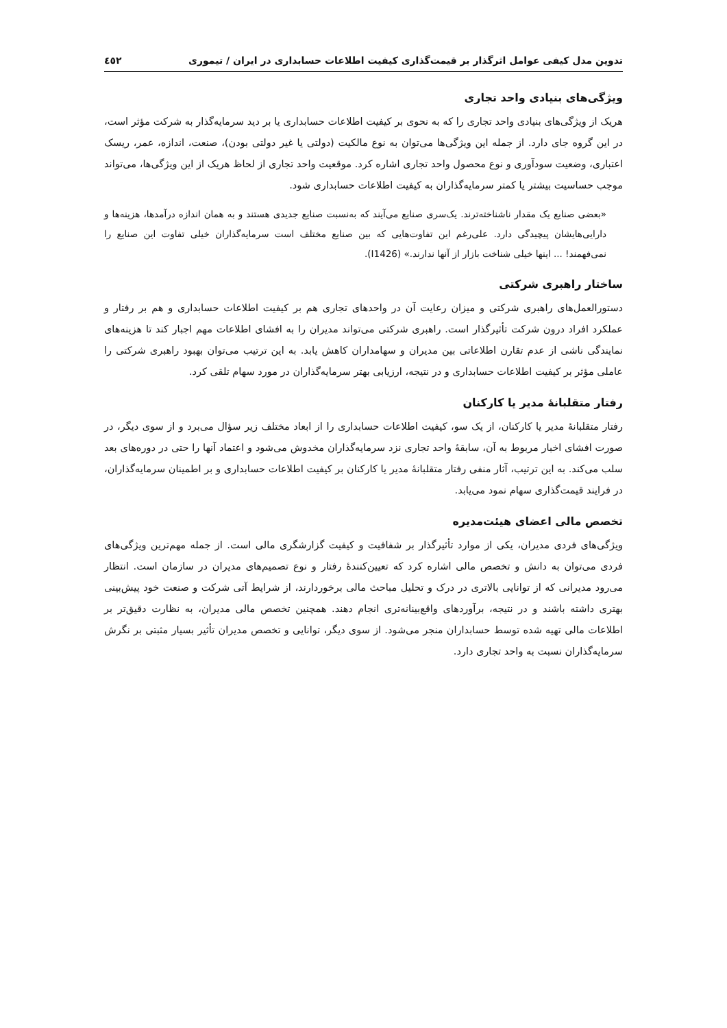تدوین مدل کیفی عوامل اثرگذار بر قیمت‌گذاری کیفیت اطلاعات حسابداری در ایران / تیموری ٤٥٢
ویژگی‌های بنیادی واحد تجاری
هریک از ویژگی‌های بنیادی واحد تجاری را که به نحوی بر کیفیت اطلاعات حسابداری یا بر دید سرمایه‌گذار به شرکت مؤثر است، در این گروه جای دارد. از جمله این ویژگی‌ها می‌توان به نوع مالکیت (دولتی یا غیر دولتی بودن)، صنعت، اندازه، عمر، ریسک اعتباری، وضعیت سودآوری و نوع محصول واحد تجاری اشاره کرد. موقعیت واحد تجاری از لحاظ هریک از این ویژگی‌ها، می‌تواند موجب حساسیت بیشتر یا کمتر سرمایه‌گذاران به کیفیت اطلاعات حسابداری شود.
«بعضی صنایع یک مقدار ناشناخته‌ترند. یک‌سری صنایع می‌آیند که به‌نسبت صنایع جدیدی هستند و به همان اندازه درآمدها، هزینه‌ها و دارایی‌هایشان پیچیدگی دارد. علی‌رغم این تفاوت‌هایی که بین صنایع مختلف است سرمایه‌گذاران خیلی تفاوت این صنایع را نمی‌فهمند! ... اینها خیلی شناخت بازار از آنها ندارند.» (I1426).
ساختار راهبری شرکتی
دستورالعمل‌های راهبری شرکتی و میزان رعایت آن در واحدهای تجاری هم بر کیفیت اطلاعات حسابداری و هم بر رفتار و عملکرد افراد درون شرکت تأثیرگذار است. راهبری شرکتی می‌تواند مدیران را به افشای اطلاعات مهم اجبار کند تا هزینه‌های نمایندگی ناشی از عدم تقارن اطلاعاتی بین مدیران و سهامداران کاهش یابد. به این ترتیب می‌توان بهبود راهبری شرکتی را عاملی مؤثر بر کیفیت اطلاعات حسابداری و در نتیجه، ارزیابی بهتر سرمایه‌گذاران در مورد سهام تلقی کرد.
رفتار متقلبانۀ مدیر یا کارکنان
رفتار متقلبانۀ مدیر یا کارکنان، از یک سو، کیفیت اطلاعات حسابداری را از ابعاد مختلف زیر سؤال می‌برد و از سوی دیگر، در صورت افشای اخبار مربوط به آن، سابقۀ واحد تجاری نزد سرمایه‌گذاران مخدوش می‌شود و اعتماد آنها را حتی در دوره‌های بعد سلب می‌کند. به این ترتیب، آثار منفی رفتار متقلبانۀ مدیر یا کارکنان بر کیفیت اطلاعات حسابداری و بر اطمینان سرمایه‌گذاران، در فرایند قیمت‌گذاری سهام نمود می‌یابد.
تخصص مالی اعضای هیئت‌مدیره
ویژگی‌های فردی مدیران، یکی از موارد تأثیرگذار بر شفافیت و کیفیت گزارشگری مالی است. از جمله مهم‌ترین ویژگی‌های فردی می‌توان به دانش و تخصص مالی اشاره کرد که تعیین‌کنندۀ رفتار و نوع تصمیم‌های مدیران در سازمان است. انتظار می‌رود مدیرانی که از توانایی بالاتری در درک و تحلیل مباحث مالی برخوردارند، از شرایط آتی شرکت و صنعت خود پیش‌بینی بهتری داشته باشند و در نتیجه، برآوردهای واقع‌بینانه‌تری انجام دهند. همچنین تخصص مالی مدیران، به نظارت دقیق‌تر بر اطلاعات مالی تهیه شده توسط حسابداران منجر می‌شود. از سوی دیگر، توانایی و تخصص مدیران تأثیر بسیار مثبتی بر نگرش سرمایه‌گذاران نسبت به واحد تجاری دارد.